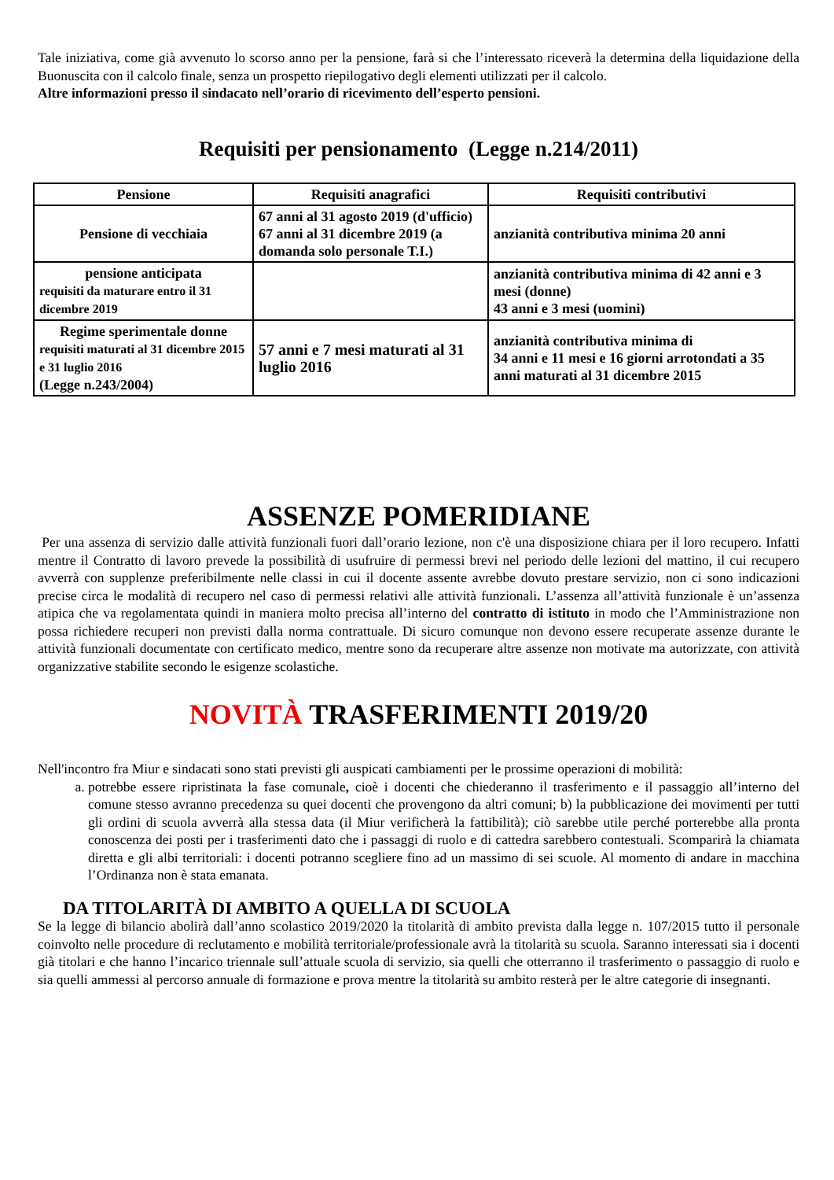Tale iniziativa, come già avvenuto lo scorso anno per la pensione, farà si che l’interessato riceverà la determina della liquidazione della Buonuscita con il calcolo finale, senza un prospetto riepilogativo degli elementi utilizzati per il calcolo.
Altre informazioni presso il sindacato nell’orario di ricevimento dell’esperto pensioni.
Requisiti per pensionamento (Legge n.214/2011)
| Pensione | Requisiti anagrafici | Requisiti contributivi |
| --- | --- | --- |
| Pensione di vecchiaia | 67 anni al 31 agosto 2019 (d'ufficio) 67 anni al 31 dicembre 2019 (a domanda solo personale T.I.) | anzianità contributiva minima 20 anni |
| pensione anticipata requisiti da maturare entro il 31 dicembre 2019 | | anzianità contributiva minima di 42 anni e 3 mesi (donne) 43 anni e 3 mesi (uomini) |
| Regime sperimentale donne requisiti maturati al 31 dicembre 2015 e 31 luglio 2016 (Legge n.243/2004) | 57 anni e 7 mesi maturati al 31 luglio 2016 | anzianità contributiva minima di 34 anni e 11 mesi e 16 giorni arrotondati a 35 anni maturati al 31 dicembre 2015 |
ASSENZE POMERIDIANE
Per una assenza di servizio dalle attività funzionali fuori dall’orario lezione, non c'è una disposizione chiara per il loro recupero. Infatti mentre il Contratto di lavoro prevede la possibilità di usufruire di permessi brevi nel periodo delle lezioni del mattino, il cui recupero avverrà con supplenze preferibilmente nelle classi in cui il docente assente avrebbe dovuto prestare servizio, non ci sono indicazioni precise circa le modalità di recupero nel caso di permessi relativi alle attività funzionali. L’assenza all’attività funzionale è un’assenza atipica che va regolamentata quindi in maniera molto precisa all’interno del contratto di istituto in modo che l’Amministrazione non possa richiedere recuperi non previsti dalla norma contrattuale. Di sicuro comunque non devono essere recuperate assenze durante le attività funzionali documentate con certificato medico, mentre sono da recuperare altre assenze non motivate ma autorizzate, con attività organizzative stabilite secondo le esigenze scolastiche.
NOVITÀ TRASFERIMENTI 2019/20
Nell'incontro fra Miur e sindacati sono stati previsti gli auspicati cambiamenti per le prossime operazioni di mobilità:
a. potrebbe essere ripristinata la fase comunale, cioè i docenti che chiederanno il trasferimento e il passaggio all’interno del comune stesso avranno precedenza su quei docenti che provengono da altri comuni; b) la pubblicazione dei movimenti per tutti gli ordini di scuola avverrà alla stessa data (il Miur verificherà la fattibilità); ciò sarebbe utile perché porterebbe alla pronta conoscenza dei posti per i trasferimenti dato che i passaggi di ruolo e di cattedra sarebbero contestuali. Scomparirà la chiamata diretta e gli albi territoriali: i docenti potranno scegliere fino ad un massimo di sei scuole. Al momento di andare in macchina l’Ordinanza non è stata emanata.
DA TITOLARITÀ DI AMBITO A QUELLA DI SCUOLA
Se la legge di bilancio abolirà dall’anno scolastico 2019/2020 la titolarità di ambito prevista dalla legge n. 107/2015 tutto il personale coinvolto nelle procedure di reclutamento e mobilità territoriale/professionale avrà la titolarità su scuola. Saranno interessati sia i docenti già titolari e che hanno l’incarico triennale sull’attuale scuola di servizio, sia quelli che otterranno il trasferimento o passaggio di ruolo e sia quelli ammessi al percorso annuale di formazione e prova mentre la titolarità su ambito resterà per le altre categorie di insegnanti.